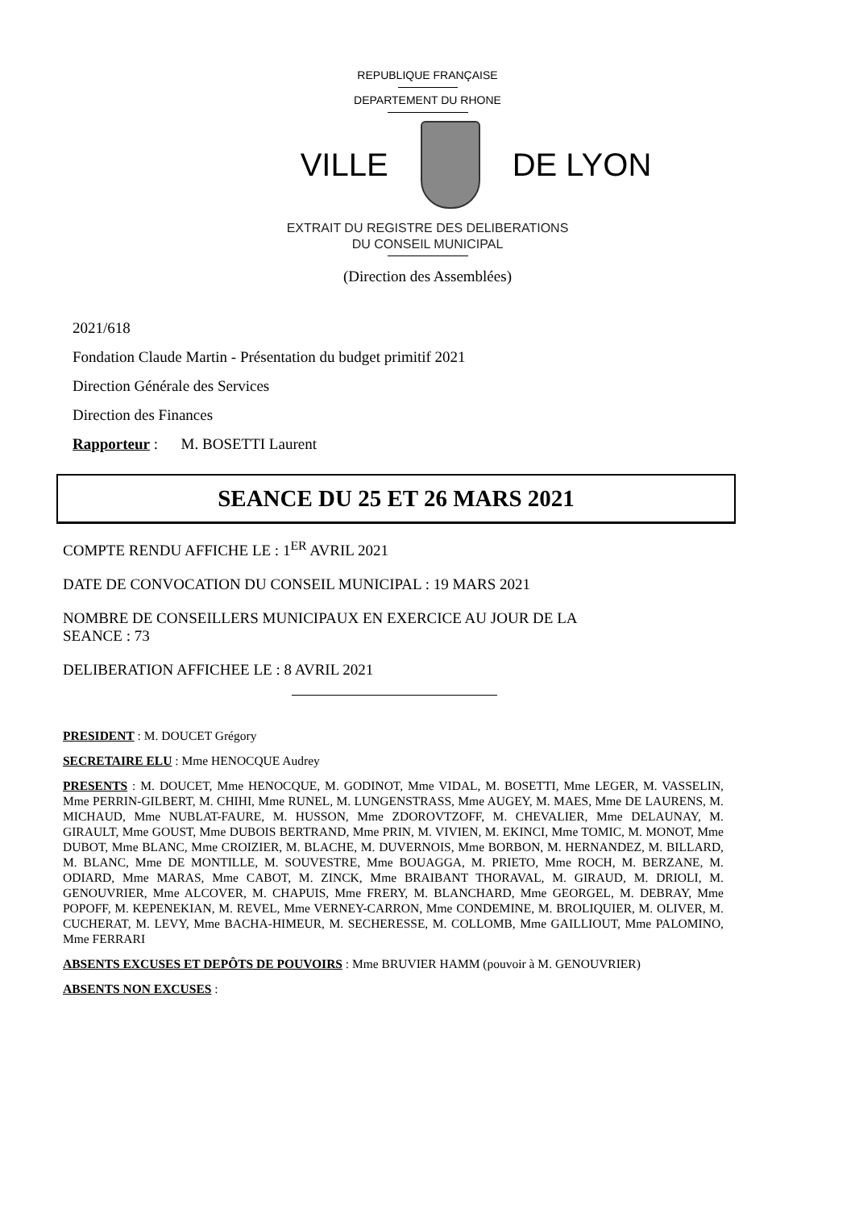REPUBLIQUE FRANÇAISE
DEPARTEMENT DU RHONE
VILLE DE LYON
EXTRAIT DU REGISTRE DES DELIBERATIONS
DU CONSEIL MUNICIPAL
(Direction des Assemblées)
2021/618
Fondation Claude Martin - Présentation du budget primitif 2021
Direction Générale des Services
Direction des Finances
Rapporteur : M. BOSETTI Laurent
SEANCE DU 25 ET 26 MARS 2021
COMPTE RENDU AFFICHE LE : 1<sup>ER</sup> AVRIL 2021
DATE DE CONVOCATION DU CONSEIL MUNICIPAL : 19 MARS 2021
NOMBRE DE CONSEILLERS MUNICIPAUX EN EXERCICE AU JOUR DE LA
SEANCE : 73
DELIBERATION AFFICHEE LE : 8 AVRIL 2021
PRESIDENT : M. DOUCET Grégory
SECRETAIRE ELU : Mme HENOCQUE Audrey
PRESENTS : M. DOUCET, Mme HENOCQUE, M. GODINOT, Mme VIDAL, M. BOSETTI, Mme LEGER, M. VASSELIN, Mme PERRIN-GILBERT, M. CHIHI, Mme RUNEL, M. LUNGENSTRASS, Mme AUGEY, M. MAES, Mme DE LAURENS, M. MICHAUD, Mme NUBLAT-FAURE, M. HUSSON, Mme ZDOROVTZOFF, M. CHEVALIER, Mme DELAUNAY, M. GIRAULT, Mme GOUST, Mme DUBOIS BERTRAND, Mme PRIN, M. VIVIEN, M. EKINCI, Mme TOMIC, M. MONOT, Mme DUBOT, Mme BLANC, Mme CROIZIER, M. BLACHE, M. DUVERNOIS, Mme BORBON, M. HERNANDEZ, M. BILLARD, M. BLANC, Mme DE MONTILLE, M. SOUVESTRE, Mme BOUAGGA, M. PRIETO, Mme ROCH, M. BERZANE, M. ODIARD, Mme MARAS, Mme CABOT, M. ZINCK, Mme BRAIBANT THORAVAL, M. GIRAUD, M. DRIOLI, M. GENOUVRIER, Mme ALCOVER, M. CHAPUIS, Mme FRERY, M. BLANCHARD, Mme GEORGEL, M. DEBRAY, Mme POPOFF, M. KEPENEKIAN, M. REVEL, Mme VERNEY-CARRON, Mme CONDEMINE, M. BROLIQUIER, M. OLIVER, M. CUCHERAT, M. LEVY, Mme BACHA-HIMEUR, M. SECHERESSE, M. COLLOMB, Mme GAILLIOUT, Mme PALOMINO, Mme FERRARI
ABSENTS EXCUSES ET DEPÔTS DE POUVOIRS : Mme BRUVIER HAMM (pouvoir à M. GENOUVRIER)
ABSENTS NON EXCUSES :